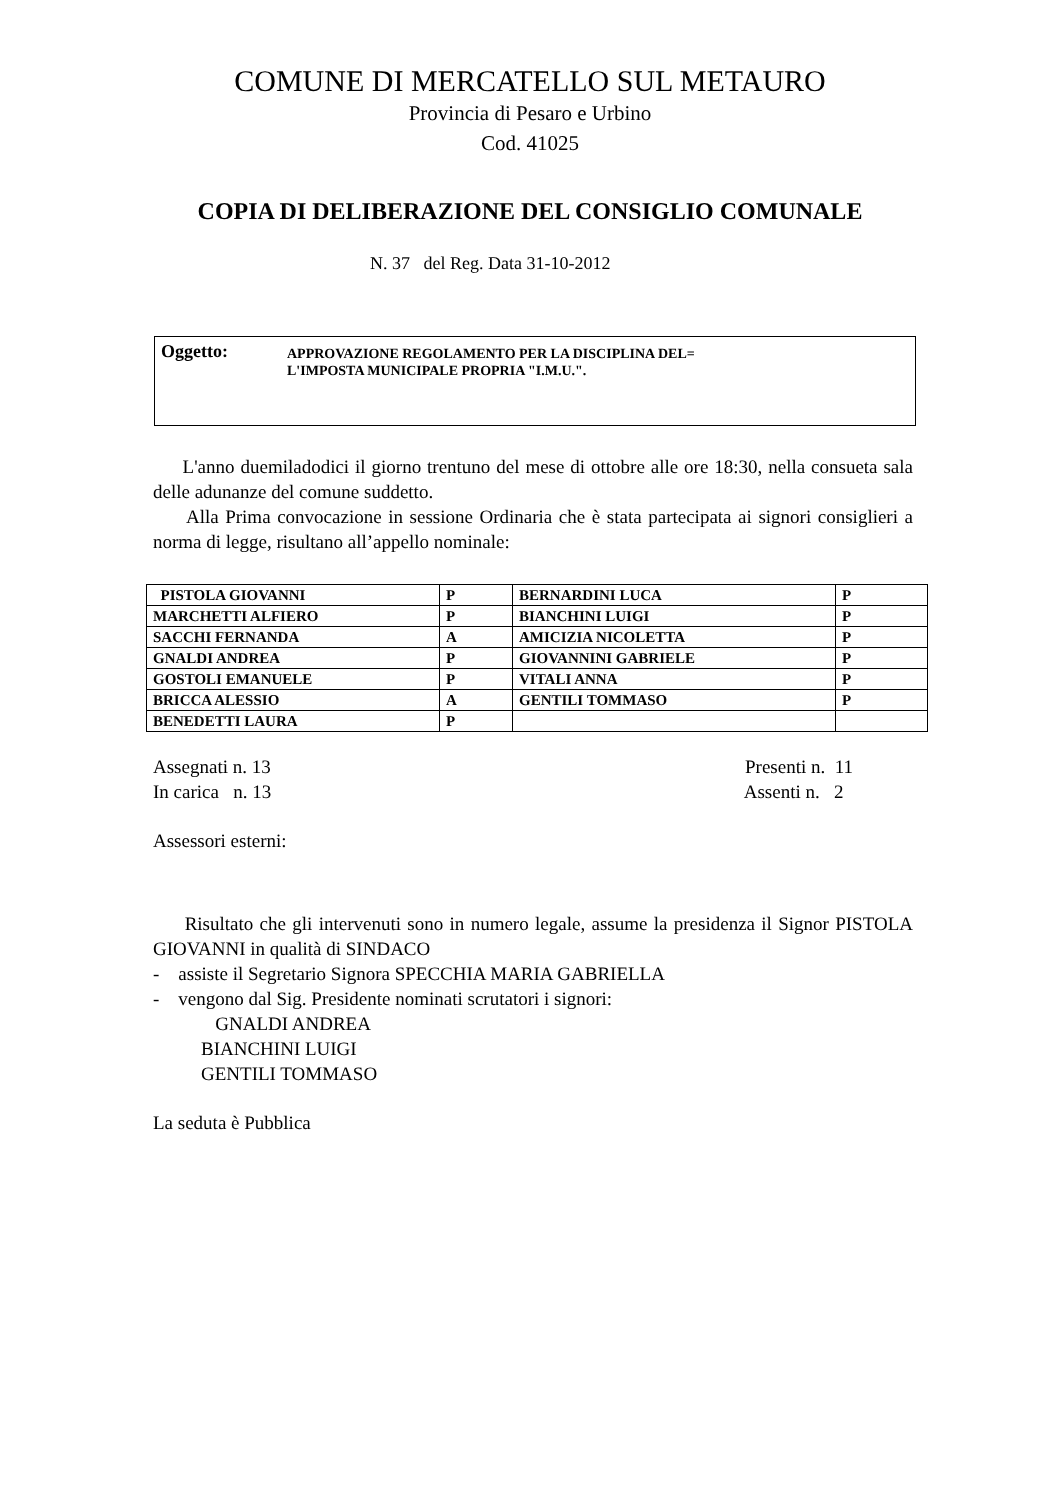COMUNE DI MERCATELLO SUL METAURO
Provincia di Pesaro e Urbino
Cod. 41025
COPIA DI DELIBERAZIONE DEL CONSIGLIO COMUNALE
N. 37 del Reg. Data 31-10-2012
Oggetto:
APPROVAZIONE REGOLAMENTO PER LA DISCIPLINA DEL=
L'IMPOSTA MUNICIPALE PROPRIA "I.M.U.".
L'anno duemiladodici il giorno trentuno del mese di ottobre alle ore 18:30, nella consueta sala delle adunanze del comune suddetto.
Alla Prima convocazione in sessione Ordinaria che è stata partecipata ai signori consiglieri a norma di legge, risultano all’appello nominale:
| PISTOLA GIOVANNI | P | BERNARDINI LUCA | P |
| MARCHETTI ALFIERO | P | BIANCHINI LUIGI | P |
| SACCHI FERNANDA | A | AMICIZIA NICOLETTA | P |
| GNALDI ANDREA | P | GIOVANNINI GABRIELE | P |
| GOSTOLI EMANUELE | P | VITALI ANNA | P |
| BRICCA ALESSIO | A | GENTILI TOMMASO | P |
| BENEDETTI LAURA | P | | |
Assegnati n. 13 Presenti n. 11
In carica n. 13 Assenti n. 2
Assessori esterni:
Risultato che gli intervenuti sono in numero legale, assume la presidenza il Signor PISTOLA GIOVANNI in qualità di SINDACO
- assiste il Segretario Signora SPECCHIA MARIA GABRIELLA
- vengono dal Sig. Presidente nominati scrutatori i signori:
GNALDI ANDREA
BIANCHINI LUIGI
GENTILI TOMMASO
La seduta è Pubblica